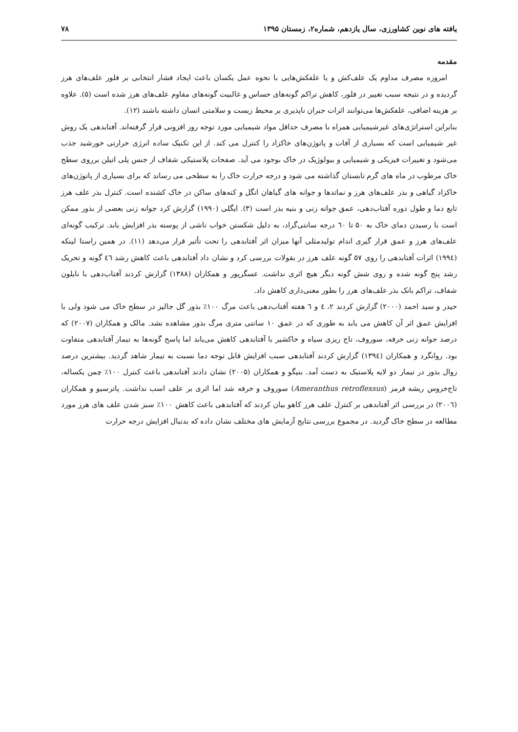یافته های نوین کشاورزی، سال یازدهم، شماره۲، زمستان ۱۳۹۵ ۷۸
مقدمه
امروزه مصرف مداوم یک علف‌کش و یا علفکش‌هایی با نحوه عمل یکسان باعث ایجاد فشار انتخابی بر فلور علف‌های هرز گردیده و در نتیجه سبب تغییر در فلور، کاهش تراکم گونه‌های حساس و غالبیت گونه‌های مقاوم علف‌های هرز شده است (۵). علاوه بر هزینه اضافی، علفکش‌ها می‌توانند اثرات جبران ناپذیری بر محیط زیست و سلامتی انسان داشته باشند (۱۲).
بنابراین استراتژی‌های غیرشیمیایی همراه با مصرف حداقل مواد شیمیایی مورد توجه روز افزونی قرار گرفته‌اند. آفتابدهی یک روش غیر شیمیایی است که بسیاری از آفات و پاتوژن‌های خاکزاد را کنترل می کند. از این تکنیک ساده انرژی حرارتی خورشید جذب می‌شود و تغییرات فیزیکی و شیمیایی و بیولوژیک در خاک بوجود می آید. صفحات پلاستیکی شفاف از جنس پلی اتیلن برروی سطح خاک مرطوب در ماه های گرم تابستان گذاشته می شود و درجه حرارت خاک را به سطحی می رساند که برای بسیاری از پاتوژن‌های خاکزاد گیاهی و بذر علف‌های هرز و نماتدها و جوانه های گیاهان انگل و کنه‌های ساکن در خاک کشنده است. کنترل بذر علف هرز تابع دما و طول دوره آفتاب‌دهی، عمق جوانه زنی و بنیه بذر است (۳). ایگلی (۱۹۹۰) گزارش کرد جوانه زنی بعضی از بذور ممکن است با رسیدن دمای خاک به ۵۰ تا ٦۰ درجه سانتی‌گراد، به دلیل شکستن خواب ناشی از پوسته بذر افزایش یابد. ترکیب گونه‌ای علف‌های هرز و عمق قرار گیری اندام تولیدمثلی آنها میزان اثر آفتابدهی را تحت تأثیر قرار می‌دهد (۱۱). در همین راستا لینکه (۱۹۹٤) اثرات آفتابدهی را روی ۵۷ گونه علف هرز در بقولات بررسی کرد و نشان داد آفتابدهی باعث کاهش رشد ٤٦ گونه و تحریک رشد پنج گونه شده و روی شش گونه دیگر هیچ اثری نداشت. عسگرپور و همکاران (۱۳۸۸) گزارش کردند آفتاب‌دهی با نایلون شفاف، تراکم بانک بذر علف‌های هرز را بطور معنی‌داری کاهش داد.
حیدر و سید احمد (۲۰۰۰) گزارش کردند ۲، ٤ و ٦ هفته آفتاب‌دهی باعث مرگ ۱۰۰٪ بذور گل جالیز در سطح خاک می شود ولی با افزایش عمق اثر آن کاهش می یابد به طوری که در عمق ۱۰ سانتی متری مرگ بذور مشاهده نشد. مالک و همکاران (۲۰۰۷) که درصد جوانه زنی خرفه، سوروف، تاج ریزی سیاه و خاکشیر با آفتابدهی کاهش می‌یابد اما پاسخ گونه‌ها به تیمار آفتابدهی متفاوت بود. روانگرد و همکاران (۱۳۹٤) گزارش کردند آفتابدهی سبب افزایش قابل توجه دما نسبت به تیمار شاهد گردید. بیشترین درصد زوال بذور در تیمار دو لایه پلاستیک به دست آمد. بنیگو و همکاران (۲۰۰۵) نشان دادند آفتابدهی باعث کنترل ۱۰۰٪ چمن یکساله، تاج‌خروس ریشه قرمز (Ameranthus retroflexsus) سوروف و خرفه شد اما اثری بر علف اسب نداشت. پاترسیو و همکاران (۲۰۰٦) در بررسی اثر آفتابدهی بر کنترل علف هرز کاهو بیان کردند که آفتابدهی باعث کاهش ۱۰۰٪ سبز شدن علف های هرز مورد مطالعه در سطح خاک گردید. در مجموع بررسی نتایج آزمایش های مختلف نشان داده که بدنبال افزایش درجه حرارت